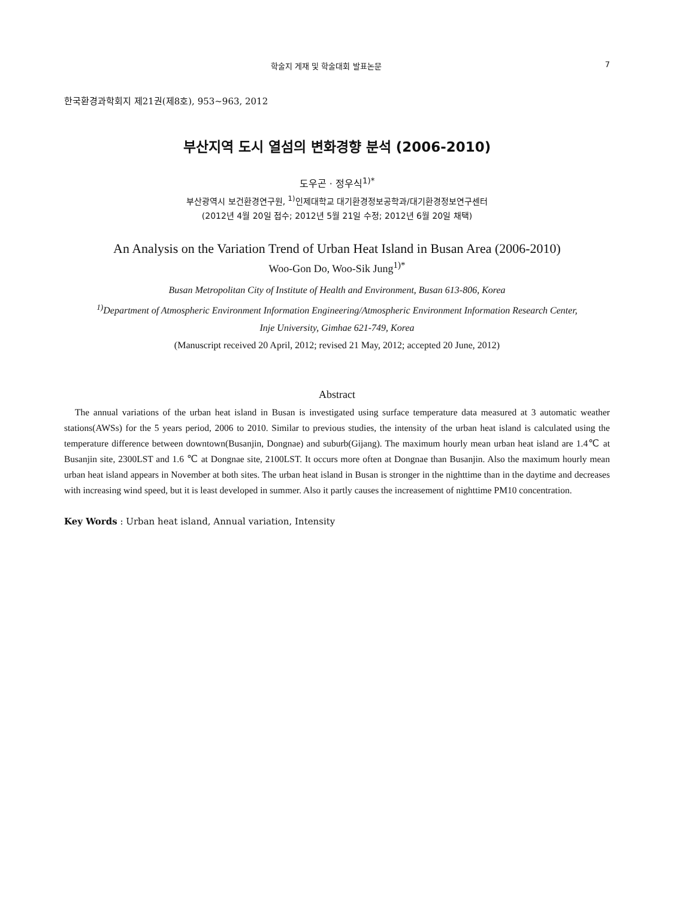학술지 게재 및 학술대회 발표논문 7
한국환경과학회지 제21권(제8호), 953~963, 2012
부산지역 도시 열섬의 변화경향 분석 (2006-2010)
도우곤 · 정우식<sup>1)*</sup>
부산광역시 보건환경연구원, <sup>1)</sup>인제대학교 대기환경정보공학과/대기환경정보연구센터
(2012년 4월 20일 접수; 2012년 5월 21일 수정; 2012년 6월 20일 채택)
An Analysis on the Variation Trend of Urban Heat Island in Busan Area (2006-2010)
Woo-Gon Do, Woo-Sik Jung<sup>1)*</sup>
Busan Metropolitan City of Institute of Health and Environment, Busan 613-806, Korea
<sup>1)</sup> Department of Atmospheric Environment Information Engineering/Atmospheric Environment Information Research Center,
Inje University, Gimhae 621-749, Korea
(Manuscript received 20 April, 2012; revised 21 May, 2012; accepted 20 June, 2012)
Abstract
The annual variations of the urban heat island in Busan is investigated using surface temperature data measured at 3 automatic weather stations(AWSs) for the 5 years period, 2006 to 2010. Similar to previous studies, the intensity of the urban heat island is calculated using the temperature difference between downtown(Busanjin, Dongnae) and suburb(Gijang). The maximum hourly mean urban heat island are 1.4℃ at Busanjin site, 2300LST and 1.6 ℃ at Dongnae site, 2100LST. It occurs more often at Dongnae than Busanjin. Also the maximum hourly mean urban heat island appears in November at both sites. The urban heat island in Busan is stronger in the nighttime than in the daytime and decreases with increasing wind speed, but it is least developed in summer. Also it partly causes the increasement of nighttime PM10 concentration.
Key Words : Urban heat island, Annual variation, Intensity